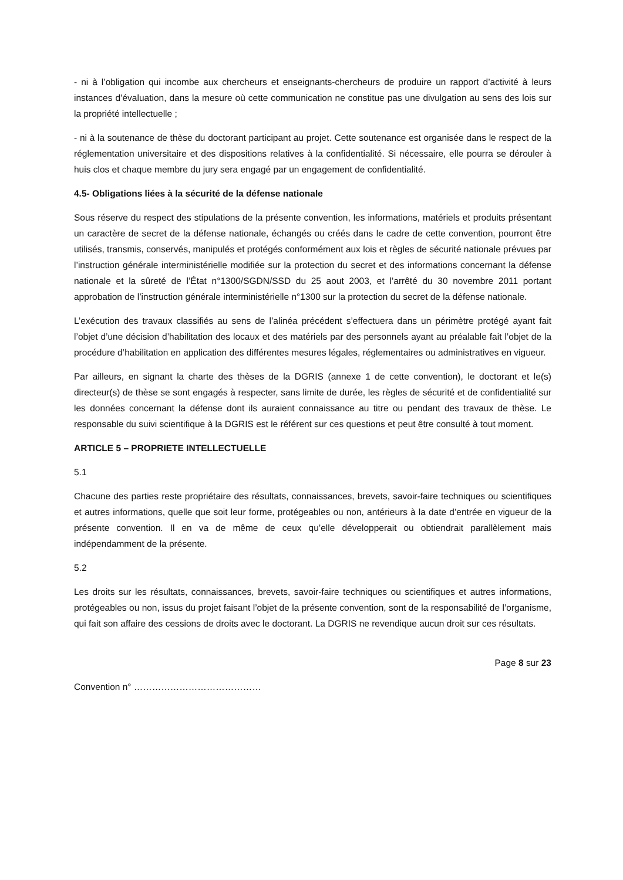- ni à l’obligation qui incombe aux chercheurs et enseignants-chercheurs de produire un rapport d’activité à leurs instances d’évaluation, dans la mesure où cette communication ne constitue pas une divulgation au sens des lois sur la propriété intellectuelle ;
- ni à la soutenance de thèse du doctorant participant au projet. Cette soutenance est organisée dans le respect de la réglementation universitaire et des dispositions relatives à la confidentialité. Si nécessaire, elle pourra se dérouler à huis clos et chaque membre du jury sera engagé par un engagement de confidentialité.
4.5- Obligations liées à la sécurité de la défense nationale
Sous réserve du respect des stipulations de la présente convention, les informations, matériels et produits présentant un caractère de secret de la défense nationale, échangés ou créés dans le cadre de cette convention, pourront être utilisés, transmis, conservés, manipulés et protégés conformément aux lois et règles de sécurité nationale prévues par l’instruction générale interministérielle modifiée sur la protection du secret et des informations concernant la défense nationale et la sûreté de l’État n°1300/SGDN/SSD du 25 aout 2003, et l’arrêté du 30 novembre 2011 portant approbation de l’instruction générale interministérielle n°1300 sur la protection du secret de la défense nationale.
L’exécution des travaux classifiés au sens de l’alinéa précédent s’effectuera dans un périmètre protégé ayant fait l’objet d’une décision d’habilitation des locaux et des matériels par des personnels ayant au préalable fait l’objet de la procédure d’habilitation en application des différentes mesures légales, réglementaires ou administratives en vigueur.
Par ailleurs, en signant la charte des thèses de la DGRIS (annexe 1 de cette convention), le doctorant et le(s) directeur(s) de thèse se sont engagés à respecter, sans limite de durée, les règles de sécurité et de confidentialité sur les données concernant la défense dont ils auraient connaissance au titre ou pendant des travaux de thèse. Le responsable du suivi scientifique à la DGRIS est le référent sur ces questions et peut être consulté à tout moment.
ARTICLE 5 – PROPRIETE INTELLECTUELLE
5.1
Chacune des parties reste propriétaire des résultats, connaissances, brevets, savoir-faire techniques ou scientifiques et autres informations, quelle que soit leur forme, protégeables ou non, antérieurs à la date d’entrée en vigueur de la présente convention. Il en va de même de ceux qu’elle développerait ou obtiendrait parallèlement mais indépendamment de la présente.
5.2
Les droits sur les résultats, connaissances, brevets, savoir-faire techniques ou scientifiques et autres informations, protégeables ou non, issus du projet faisant l’objet de la présente convention, sont de la responsabilité de l’organisme, qui fait son affaire des cessions de droits avec le doctorant. La DGRIS ne revendique aucun droit sur ces résultats.
Page 8 sur 23
Convention n° ……………………………………